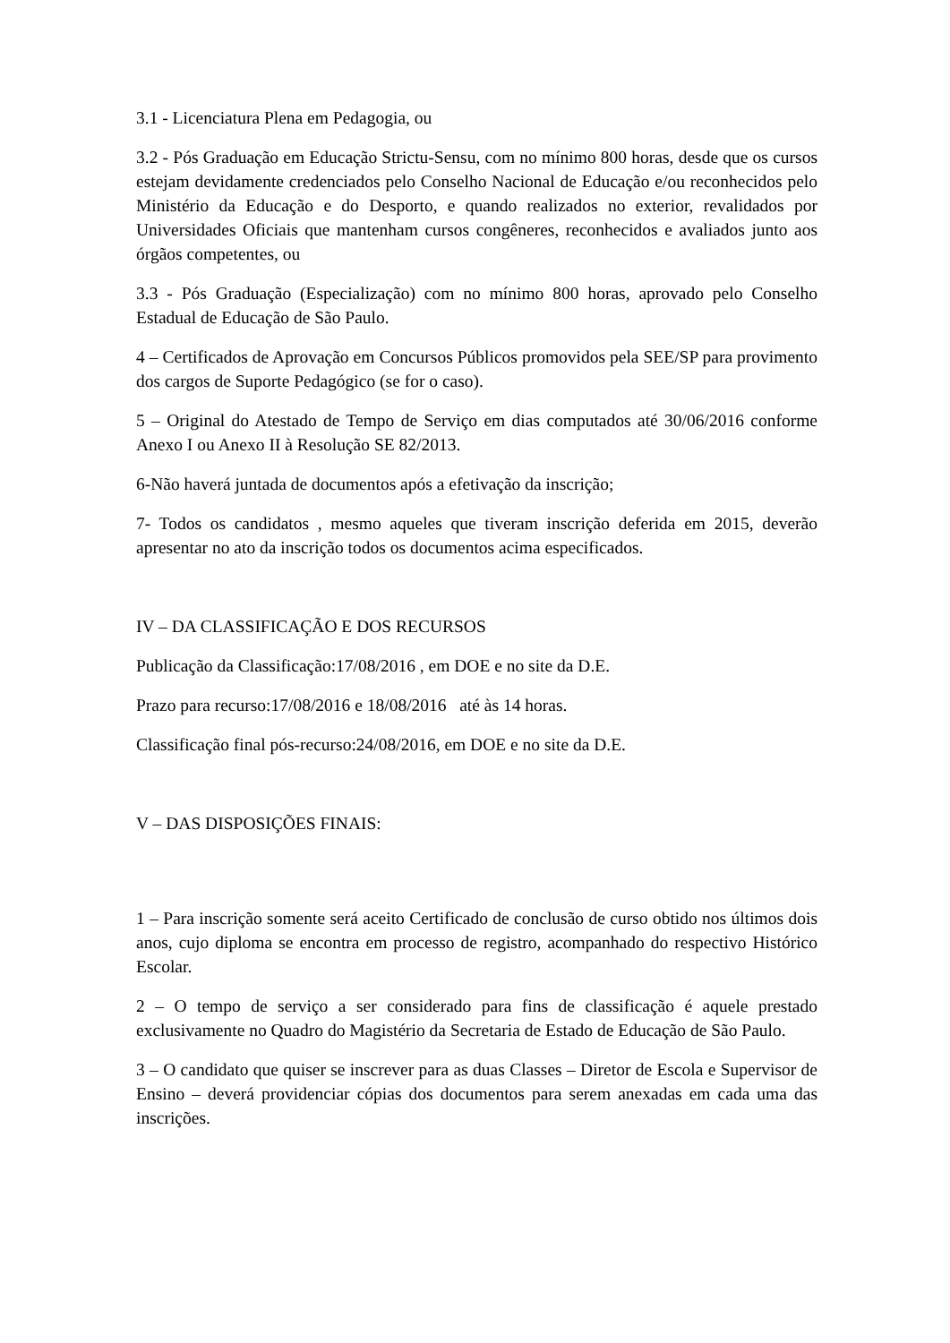3.1 - Licenciatura Plena em Pedagogia, ou
3.2 - Pós Graduação em Educação Strictu-Sensu, com no mínimo 800 horas, desde que os cursos estejam devidamente credenciados pelo Conselho Nacional de Educação e/ou reconhecidos pelo Ministério da Educação e do Desporto, e quando realizados no exterior, revalidados por Universidades Oficiais que mantenham cursos congêneres, reconhecidos e avaliados junto aos órgãos competentes, ou
3.3 - Pós Graduação (Especialização) com no mínimo 800 horas, aprovado pelo Conselho Estadual de Educação de São Paulo.
4 – Certificados de Aprovação em Concursos Públicos promovidos pela SEE/SP para provimento dos cargos de Suporte Pedagógico (se for o caso).
5 – Original do Atestado de Tempo de Serviço em dias computados até 30/06/2016 conforme Anexo I ou Anexo II à Resolução SE 82/2013.
6-Não haverá juntada de documentos após a efetivação da inscrição;
7- Todos os candidatos , mesmo aqueles que tiveram inscrição deferida em 2015, deverão apresentar no ato da inscrição todos os documentos acima especificados.
IV – DA CLASSIFICAÇÃO E DOS RECURSOS
Publicação da Classificação:17/08/2016 , em DOE e no site da D.E.
Prazo para recurso:17/08/2016 e 18/08/2016 até às 14 horas.
Classificação final pós-recurso:24/08/2016, em DOE e no site da D.E.
V – DAS DISPOSIÇÕES FINAIS:
1 – Para inscrição somente será aceito Certificado de conclusão de curso obtido nos últimos dois anos, cujo diploma se encontra em processo de registro, acompanhado do respectivo Histórico Escolar.
2 – O tempo de serviço a ser considerado para fins de classificação é aquele prestado exclusivamente no Quadro do Magistério da Secretaria de Estado de Educação de São Paulo.
3 – O candidato que quiser se inscrever para as duas Classes – Diretor de Escola e Supervisor de Ensino – deverá providenciar cópias dos documentos para serem anexadas em cada uma das inscrições.